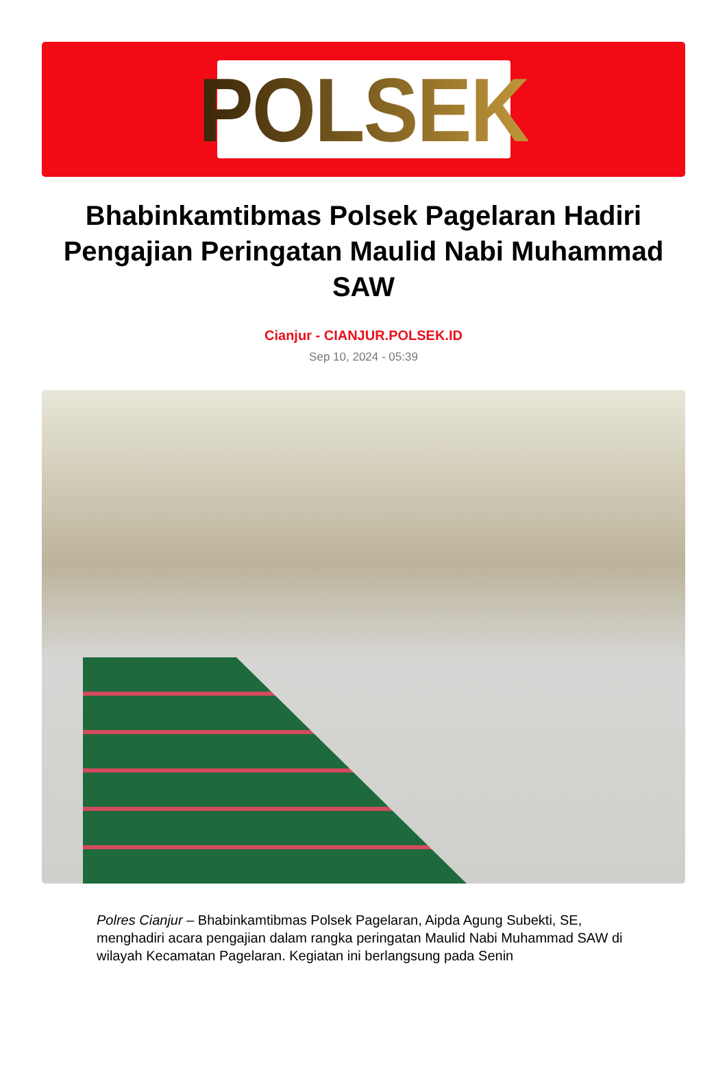POLSEK
Bhabinkamtibmas Polsek Pagelaran Hadiri Pengajian Peringatan Maulid Nabi Muhammad SAW
Cianjur - CIANJUR.POLSEK.ID
Sep 10, 2024 - 05:39
Polres Cianjur – Bhabinkamtibmas Polsek Pagelaran, Aipda Agung Subekti, SE, menghadiri acara pengajian dalam rangka peringatan Maulid Nabi Muhammad SAW di wilayah Kecamatan Pagelaran. Kegiatan ini berlangsung pada Senin